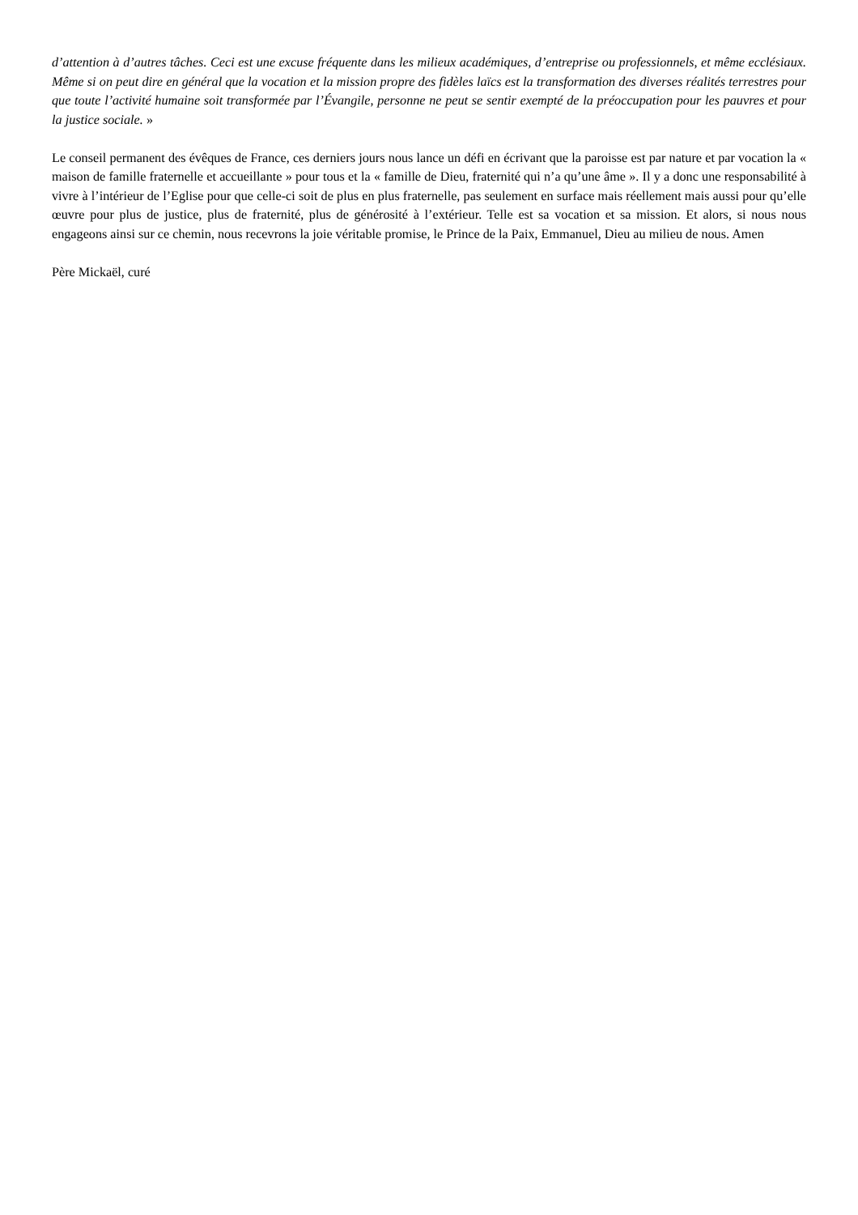d’attention à d’autres tâches. Ceci est une excuse fréquente dans les milieux académiques, d’entreprise ou professionnels, et même ecclésiaux. Même si on peut dire en général que la vocation et la mission propre des fidèles laïcs est la transformation des diverses réalités terrestres pour que toute l’activité humaine soit transformée par l’Évangile, personne ne peut se sentir exempté de la préoccupation pour les pauvres et pour la justice sociale. »
Le conseil permanent des évêques de France, ces derniers jours nous lance un défi en écrivant que la paroisse est par nature et par vocation la « maison de famille fraternelle et accueillante » pour tous et la « famille de Dieu, fraternité qui n’a qu’une âme ». Il y a donc une responsabilité à vivre à l’intérieur de l’Eglise pour que celle-ci soit de plus en plus fraternelle, pas seulement en surface mais réellement mais aussi pour qu’elle œuvre pour plus de justice, plus de fraternité, plus de générosité à l’extérieur. Telle est sa vocation et sa mission. Et alors, si nous nous engageons ainsi sur ce chemin, nous recevrons la joie véritable promise, le Prince de la Paix, Emmanuel, Dieu au milieu de nous. Amen
Père Mickaël, curé